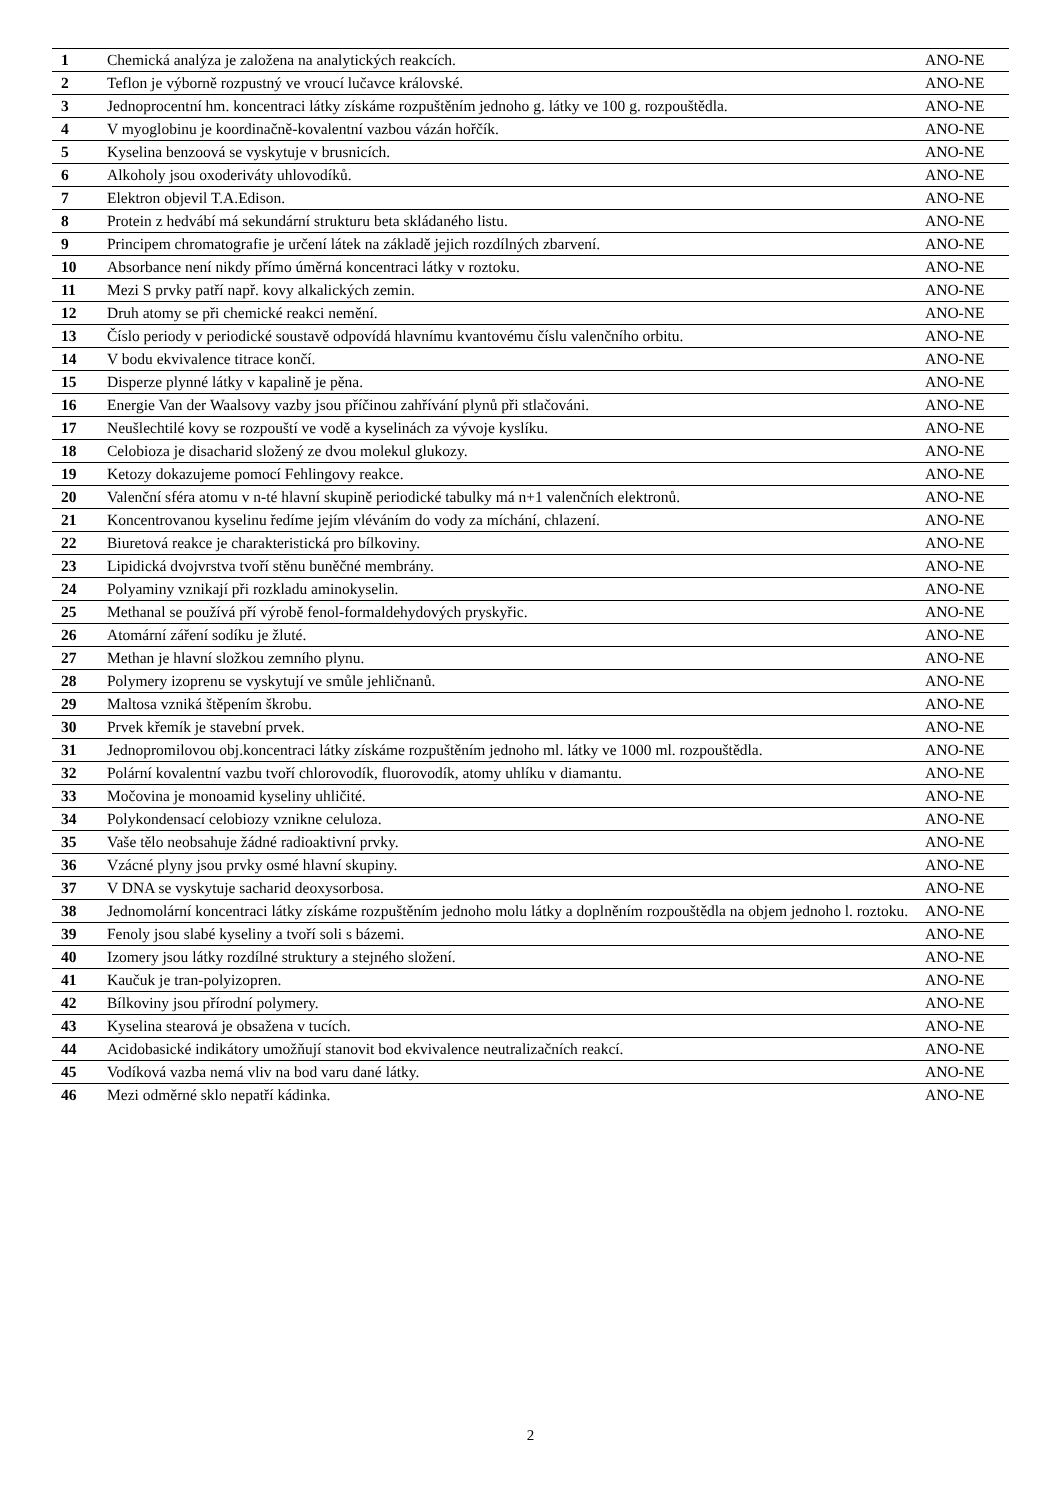| 1 | Chemická analýza je založena na analytických reakcích. | ANO-NE |
| 2 | Teflon je výborně rozpustný ve vroucí lučavce královské. | ANO-NE |
| 3 | Jednoprocentní hm. koncentraci látky získáme rozpuštěním jednoho g. látky ve 100 g. rozpouštědla. | ANO-NE |
| 4 | V myoglobinu je koordinačně-kovalentní vazbou vázán hořčík. | ANO-NE |
| 5 | Kyselina benzoová se vyskytuje v brusnicích. | ANO-NE |
| 6 | Alkoholy jsou oxoderiváty uhlovodíků. | ANO-NE |
| 7 | Elektron objevil T.A.Edison. | ANO-NE |
| 8 | Protein z hedvábí má sekundární strukturu beta skládaného listu. | ANO-NE |
| 9 | Principem chromatografie je určení látek na základě jejich rozdílných zbarvení. | ANO-NE |
| 10 | Absorbance není nikdy přímo úměrná koncentraci látky v roztoku. | ANO-NE |
| 11 | Mezi S prvky patří např. kovy alkalických zemin. | ANO-NE |
| 12 | Druh atomy se při chemické reakci nemění. | ANO-NE |
| 13 | Číslo periody v periodické soustavě odpovídá hlavnímu kvantovému číslu valenčního orbitu. | ANO-NE |
| 14 | V bodu ekvivalence titrace končí. | ANO-NE |
| 15 | Disperze plynné látky v kapalině je pěna. | ANO-NE |
| 16 | Energie Van der Waalsovy vazby jsou příčinou zahřívání plynů při stlačováni. | ANO-NE |
| 17 | Neušlechtilé kovy se rozpouští ve vodě a kyselinách za vývoje kyslíku. | ANO-NE |
| 18 | Celobioza je disacharid složený ze dvou molekul glukozy. | ANO-NE |
| 19 | Ketozy dokazujeme pomocí Fehlingovy reakce. | ANO-NE |
| 20 | Valenční sféra atomu v n-té hlavní skupině periodické tabulky má n+1 valenčních elektronů. | ANO-NE |
| 21 | Koncentrovanou kyselinu ředíme jejím vléváním do vody za míchání, chlazení. | ANO-NE |
| 22 | Biuretová reakce je charakteristická pro bílkoviny. | ANO-NE |
| 23 | Lipidická dvojvrstva tvoří stěnu buněčné membrány. | ANO-NE |
| 24 | Polyaminy vznikají při rozkladu aminokyselin. | ANO-NE |
| 25 | Methanal se používá pří výrobě fenol-formaldehydových pryskyřic. | ANO-NE |
| 26 | Atomární záření sodíku je žluté. | ANO-NE |
| 27 | Methan je hlavní složkou zemního plynu. | ANO-NE |
| 28 | Polymery izoprenu se vyskytují ve smůle jehličnanů. | ANO-NE |
| 29 | Maltosa vzniká štěpením škrobu. | ANO-NE |
| 30 | Prvek křemík je stavební prvek. | ANO-NE |
| 31 | Jednopromilovou obj.koncentraci látky získáme rozpuštěním jednoho ml. látky ve 1000 ml. rozpouštědla. | ANO-NE |
| 32 | Polární kovalentní vazbu tvoří chlorovodík, fluorovodík, atomy uhlíku v diamantu. | ANO-NE |
| 33 | Močovina je monoamid kyseliny uhličité. | ANO-NE |
| 34 | Polykondensací celobiozy vznikne celuloza. | ANO-NE |
| 35 | Vaše tělo neobsahuje žádné radioaktivní prvky. | ANO-NE |
| 36 | Vzácné plyny jsou prvky osmé hlavní skupiny. | ANO-NE |
| 37 | V DNA se vyskytuje sacharid deoxysorbosa. | ANO-NE |
| 38 | Jednomolární koncentraci látky získáme rozpuštěním jednoho molu látky a doplněním rozpouštědla na objem jednoho l. roztoku. | ANO-NE |
| 39 | Fenoly jsou slabé kyseliny a tvoří soli s bázemi. | ANO-NE |
| 40 | Izomery jsou látky rozdílné struktury a stejného složení. | ANO-NE |
| 41 | Kaučuk je tran-polyizopren. | ANO-NE |
| 42 | Bílkoviny jsou přírodní polymery. | ANO-NE |
| 43 | Kyselina stearová je obsažena v tucích. | ANO-NE |
| 44 | Acidobasické indikátory umožňují stanovit bod ekvivalence neutralizačních reakcí. | ANO-NE |
| 45 | Vodíková vazba nemá vliv na bod varu dané látky. | ANO-NE |
| 46 | Mezi odměrné sklo nepatří kádinka. | ANO-NE |
2